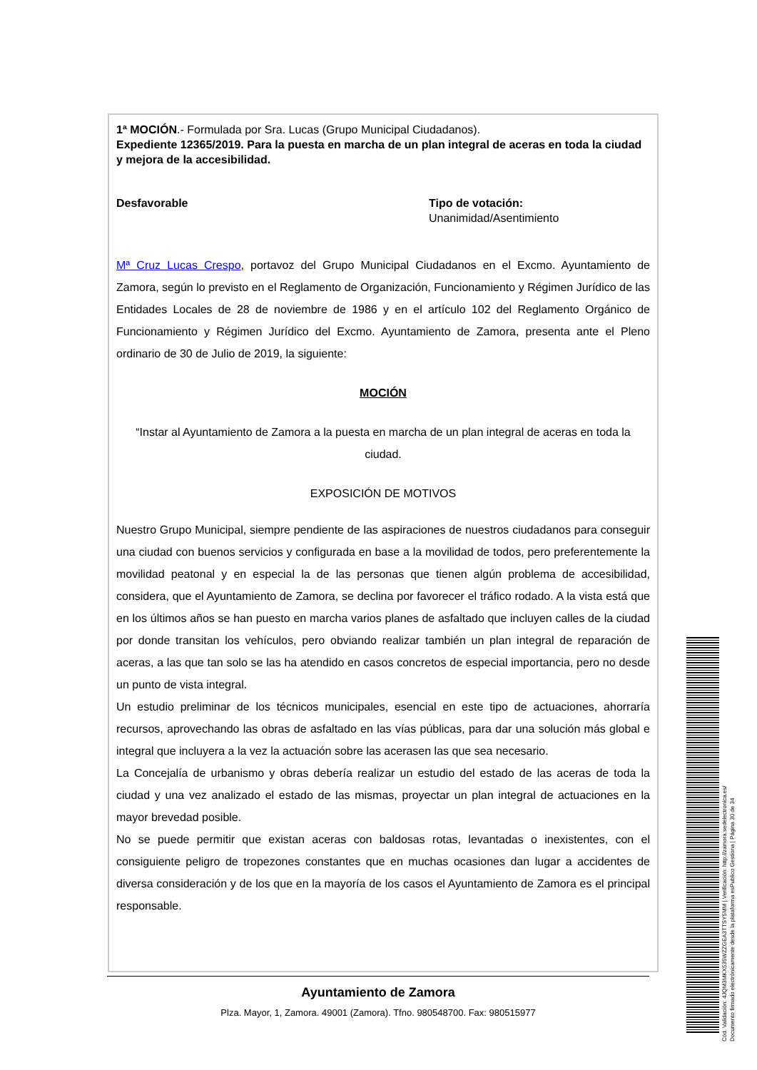1ª MOCIÓN.- Formulada por Sra. Lucas (Grupo Municipal Ciudadanos).
Expediente 12365/2019. Para la puesta en marcha de un plan integral de aceras en toda la ciudad y mejora de la accesibilidad.
Desfavorable Tipo de votación:
Unanimidad/Asentimiento
Mª Cruz Lucas Crespo, portavoz del Grupo Municipal Ciudadanos en el Excmo. Ayuntamiento de Zamora, según lo previsto en el Reglamento de Organización, Funcionamiento y Régimen Jurídico de las Entidades Locales de 28 de noviembre de 1986 y en el artículo 102 del Reglamento Orgánico de Funcionamiento y Régimen Jurídico del Excmo. Ayuntamiento de Zamora, presenta ante el Pleno ordinario de 30 de Julio de 2019, la siguiente:
MOCIÓN
“Instar al Ayuntamiento de Zamora a la puesta en marcha de un plan integral de aceras en toda la ciudad.
EXPOSICIÓN DE MOTIVOS
Nuestro Grupo Municipal, siempre pendiente de las aspiraciones de nuestros ciudadanos para conseguir una ciudad con buenos servicios y configurada en base a la movilidad de todos, pero preferentemente la movilidad peatonal y en especial la de las personas que tienen algún problema de accesibilidad, considera, que el Ayuntamiento de Zamora, se declina por favorecer el tráfico rodado. A la vista está que en los últimos años se han puesto en marcha varios planes de asfaltado que incluyen calles de la ciudad por donde transitan los vehículos, pero obviando realizar también un plan integral de reparación de aceras, a las que tan solo se las ha atendido en casos concretos de especial importancia, pero no desde un punto de vista integral.
Un estudio preliminar de los técnicos municipales, esencial en este tipo de actuaciones, ahorraría recursos, aprovechando las obras de asfaltado en las vías públicas, para dar una solución más global e integral que incluyera a la vez la actuación sobre las acerasen las que sea necesario.
La Concejalía de urbanismo y obras debería realizar un estudio del estado de las aceras de toda la ciudad y una vez analizado el estado de las mismas, proyectar un plan integral de actuaciones en la mayor brevedad posible.
No se puede permitir que existan aceras con baldosas rotas, levantadas o inexistentes, con el consiguiente peligro de tropezones constantes que en muchas ocasiones dan lugar a accidentes de diversa consideración y de los que en la mayoría de los casos el Ayuntamiento de Zamora es el principal responsable.
Ayuntamiento de Zamora
Plza. Mayor, 1, Zamora. 49001 (Zamora). Tfno. 980548700. Fax: 980515977
Cód. Validación: 4JQM3MKX535WZZGEA3TTSY5MM | Verificación: http://zamora.sedelectronica.es/
Documento firmado electrónicamente desde la plataforma esPublico Gestiona | Página 30 de 34